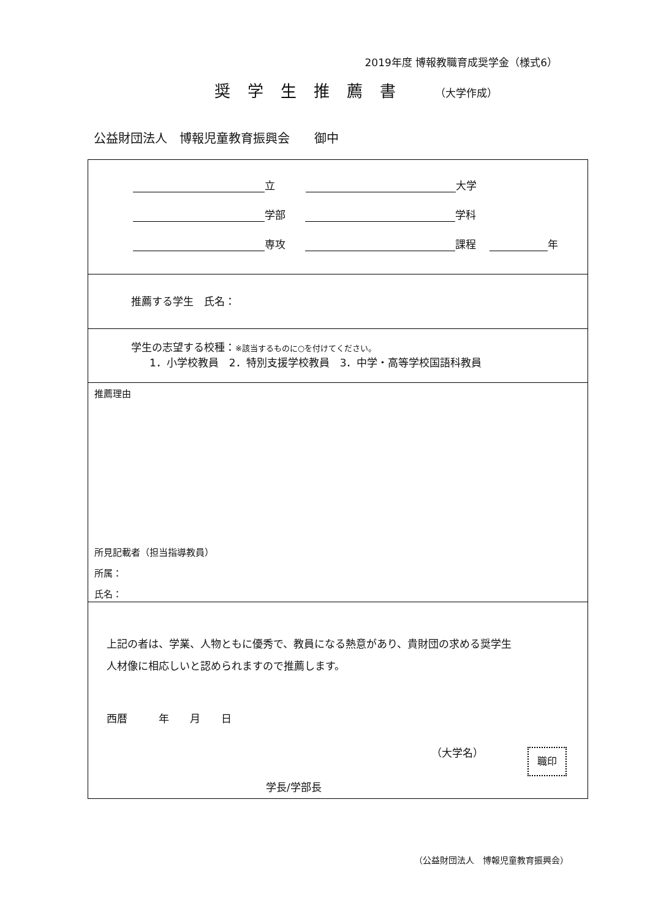2019年度 博報教職育成奨学金（様式6）
奨学生推薦書 （大学作成）
公益財団法人　博報児童教育振興会　　御中
立 大学
学部 学科
専攻 課程 年
推薦する学生　氏名：
学生の志望する校種：※該当するものに○を付けてください。
1．小学校教員　2．特別支援学校教員　3．中学・高等学校国語科教員
推薦理由
所見記載者（担当指導教員）
所属：
氏名：
上記の者は、学業、人物ともに優秀で、教員になる熱意があり、貴財団の求める奨学生
人材像に相応しいと認められますので推薦します。
西暦　　　年　　月　　日
（大学名）
学長/学部長
職印
（公益財団法人　博報児童教育振興会）